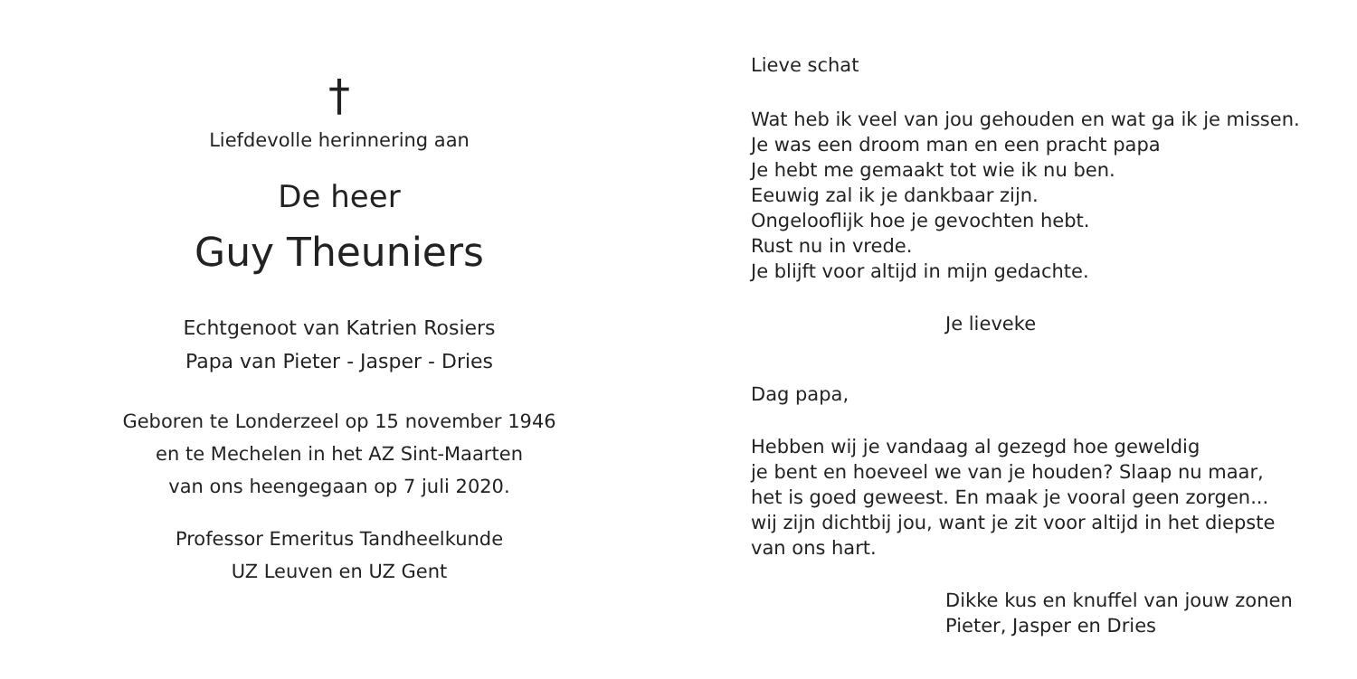†
Liefdevolle herinnering aan
De heer
Guy Theuniers
Echtgenoot van Katrien Rosiers
Papa van Pieter - Jasper - Dries
Geboren te Londerzeel op 15 november 1946
en te Mechelen in het AZ Sint-Maarten
van ons heengegaan op 7 juli 2020.
Professor Emeritus Tandheelkunde
UZ Leuven en UZ Gent
Lieve schat
Wat heb ik veel van jou gehouden en wat ga ik je missen.
Je was een droom man en een pracht papa
Je hebt me gemaakt tot wie ik nu ben.
Eeuwig zal ik je dankbaar zijn.
Ongelooflijk hoe je gevochten hebt.
Rust nu in vrede.
Je blijft voor altijd in mijn gedachte.
Je lieveke
Dag papa,
Hebben wij je vandaag al gezegd hoe geweldig
je bent en hoeveel we van je houden? Slaap nu maar,
het is goed geweest. En maak je vooral geen zorgen...
wij zijn dichtbij jou, want je zit voor altijd in het diepste
van ons hart.
Dikke kus en knuffel van jouw zonen
Pieter, Jasper en Dries